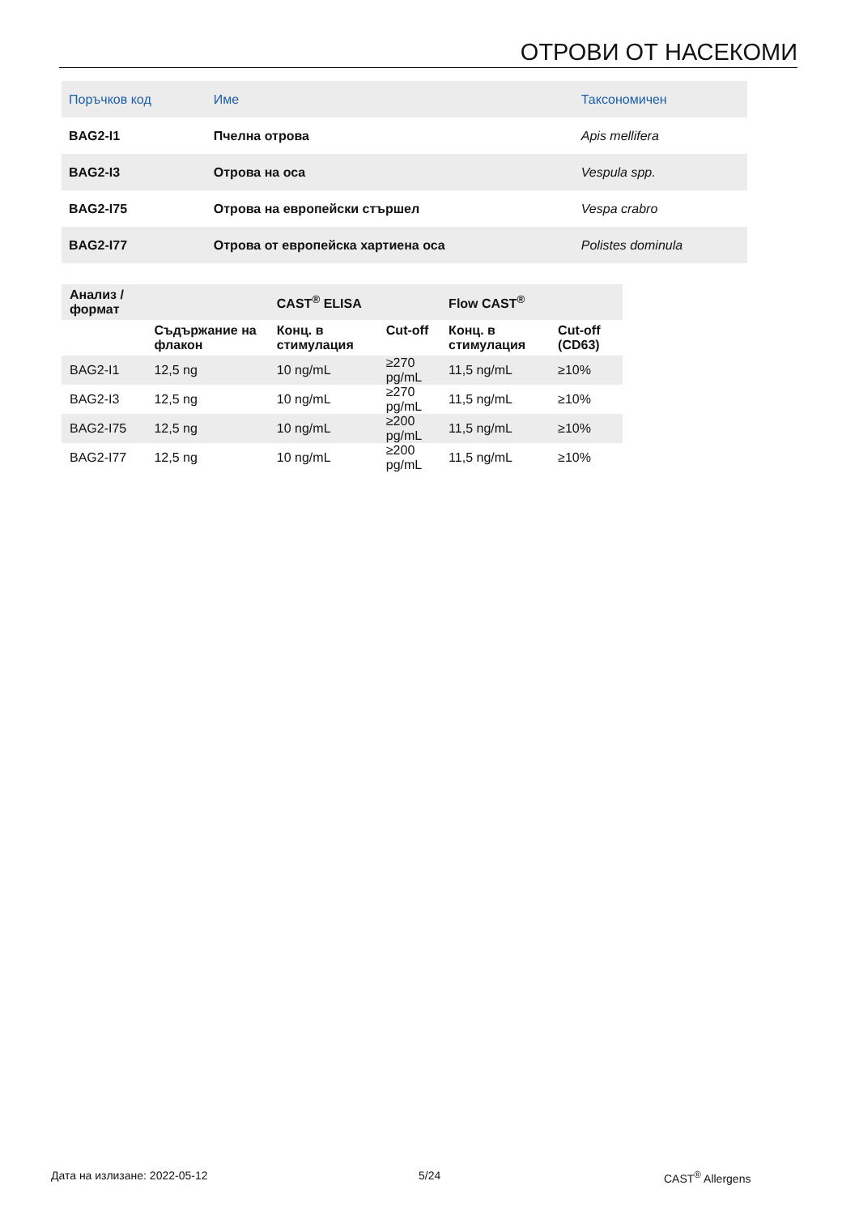ОТРОВИ ОТ НАСЕКОМИ
| Поръчков код | Име | Таксономичен |
| --- | --- | --- |
| BAG2-I1 | Пчелна отрова | Apis mellifera |
| BAG2-I3 | Отрова на оса | Vespula spp. |
| BAG2-I75 | Отрова на европейски стършел | Vespa crabro |
| BAG2-I77 | Отрова от европейска хартиена оса | Polistes dominula |
| Анализ / формат | | CAST<sup>®</sup> ELISA | | Flow CAST<sup>®</sup> | |
| --- | --- | --- | --- | --- | --- |
| | Съдържание на флакон | Конц. в стимулация | Cut-off | Конц. в стимулация | Cut-off (CD63) |
| BAG2-I1 | 12,5 ng | 10 ng/mL | ≥270 pg/mL | 11,5 ng/mL | ≥10% |
| BAG2-I3 | 12,5 ng | 10 ng/mL | ≥270 pg/mL | 11,5 ng/mL | ≥10% |
| BAG2-I75 | 12,5 ng | 10 ng/mL | ≥200 pg/mL | 11,5 ng/mL | ≥10% |
| BAG2-I77 | 12,5 ng | 10 ng/mL | ≥200 pg/mL | 11,5 ng/mL | ≥10% |
Дата на излизане: 2022-05-12 5/24 CAST<sup>®</sup> Allergens